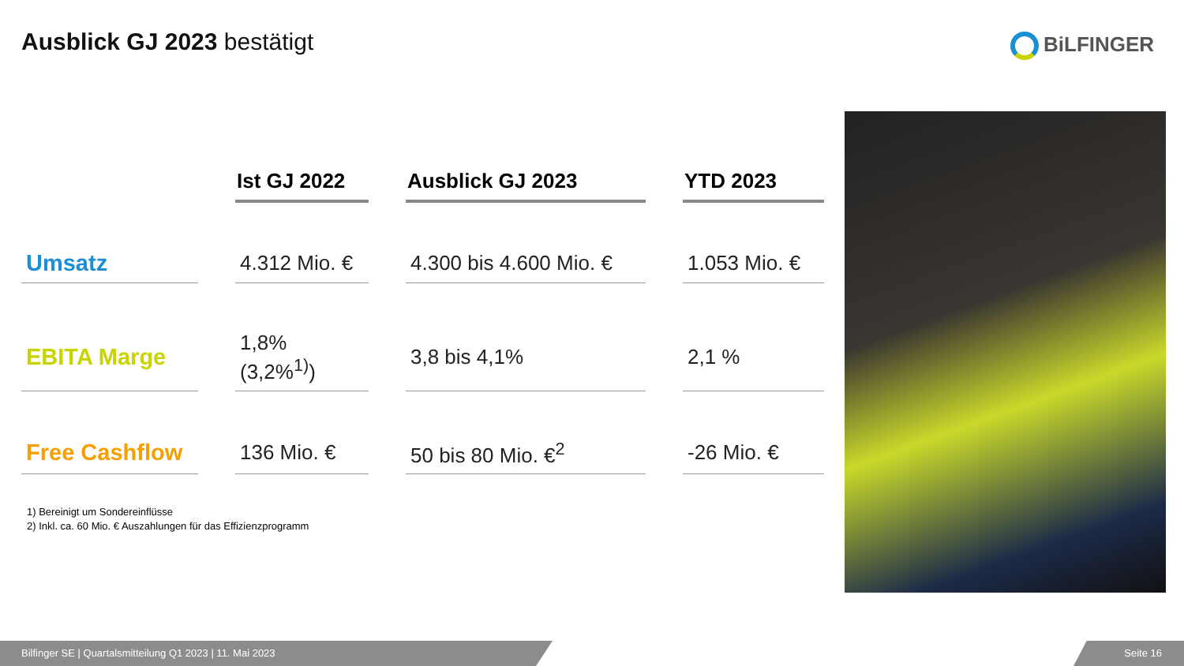Ausblick GJ 2023 bestätigt BiLFINGER
| | Ist GJ 2022 | Ausblick GJ 2023 | YTD 2023 |
| --- | --- | --- | --- |
| Umsatz | 4.312 Mio. € | 4.300 bis 4.600 Mio. € | 1.053 Mio. € |
| EBITA Marge | 1,8% (3,2%<sup>1)</sup>) | 3,8 bis 4,1% | 2,1 % |
| Free Cashflow | 136 Mio. € | 50 bis 80 Mio. €<sup>2</sup> | -26 Mio. € |
1) Bereinigt um Sondereinflüsse
2) Inkl. ca. 60 Mio. € Auszahlungen für das Effizienzprogramm
Bilfinger SE | Quartalsmitteilung Q1 2023 | 11. Mai 2023 Seite 16